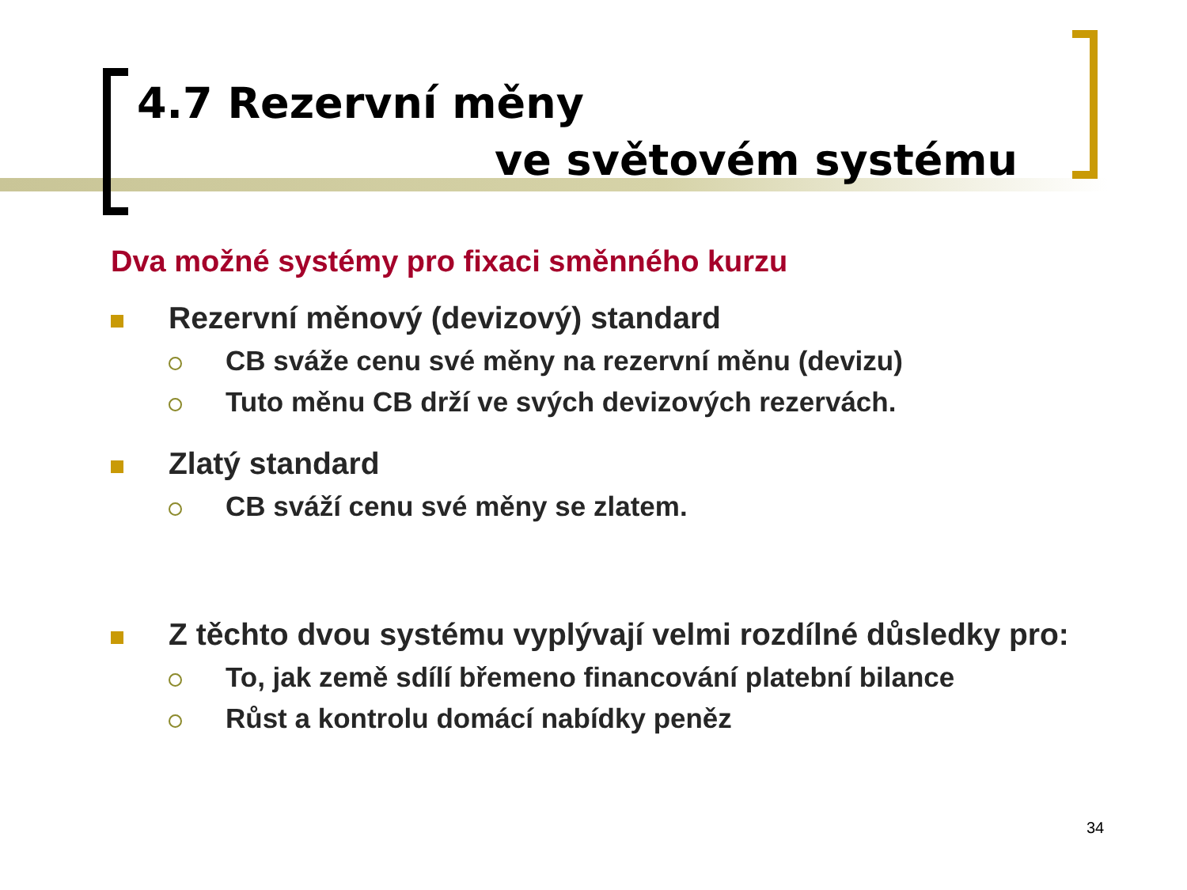4.7 Rezervní měny
ve světovém systému
Dva možné systémy pro fixaci směnného kurzu
Rezervní měnový (devizový) standard
CB sváže cenu své měny na rezervní měnu (devizu)
Tuto měnu CB drží ve svých devizových rezervách.
Zlatý standard
CB sváží cenu své měny se zlatem.
Z těchto dvou systému vyplývají velmi rozdílné důsledky pro:
To, jak země sdílí břemeno financování platební bilance
Růst a kontrolu domácí nabídky peněz
34